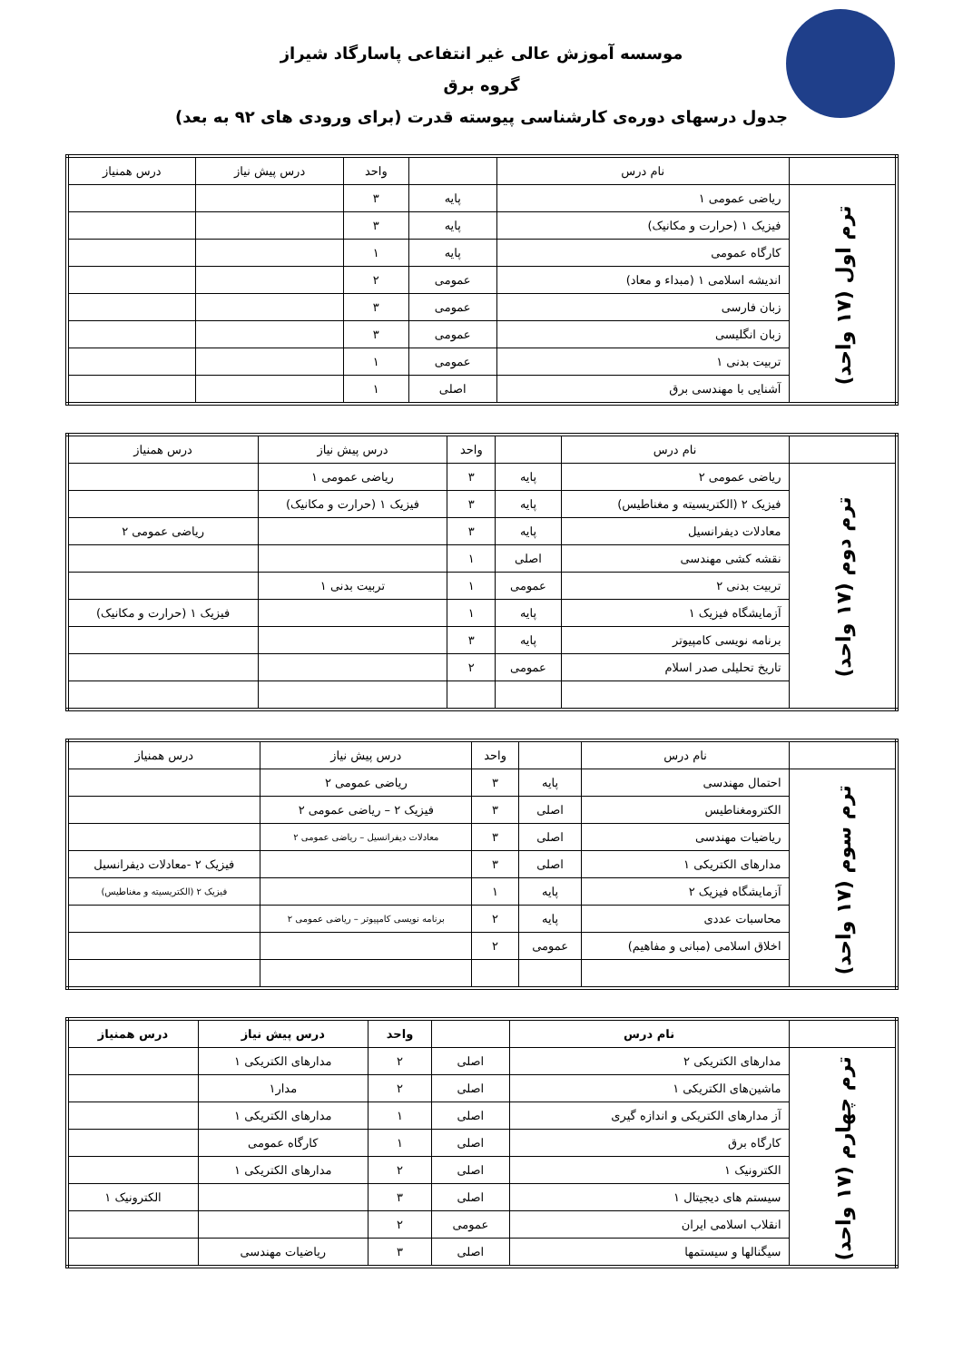موسسه آموزش عالی غیر انتفاعی پاسارگاد شیراز
گروه برق
جدول درسهای دوره‌ی کارشناسی پیوسته قدرت (برای ورودی های ۹۲ به بعد)
| | نام درس | | واحد | درس پیش نیاز | درس همنیاز |
| --- | --- | --- | --- | --- | --- |
| ترم اول (۱۷ واحد) | ریاضی عمومی ۱ | پایه | ۳ | | |
| | فیزیک ۱ (حرارت و مکانیک) | پایه | ۳ | | |
| | کارگاه عمومی | پایه | ۱ | | |
| | اندیشه اسلامی ۱ (مبداء و معاد) | عمومی | ۲ | | |
| | زبان فارسی | عمومی | ۳ | | |
| | زبان انگلیسی | عمومی | ۳ | | |
| | تربیت بدنی ۱ | عمومی | ۱ | | |
| | آشنایی با مهندسی برق | اصلی | ۱ | | |
| | نام درس | | واحد | درس پیش نیاز | درس همنیاز |
| --- | --- | --- | --- | --- | --- |
| ترم دوم (۱۷ واحد) | ریاضی عمومی ۲ | پایه | ۳ | ریاضی عمومی ۱ | |
| | فیزیک ۲ (الکتریسیته و مغناطیس) | پایه | ۳ | فیزیک ۱ (حرارت و مکانیک) | |
| | معادلات دیفرانسیل | پایه | ۳ | | ریاضی عمومی ۲ |
| | نقشه کشی مهندسی | اصلی | ۱ | | |
| | تربیت بدنی ۲ | عمومی | ۱ | تربیت بدنی ۱ | |
| | آزمایشگاه فیزیک ۱ | پایه | ۱ | | فیزیک ۱ (حرارت و مکانیک) |
| | برنامه نویسی کامپیوتر | پایه | ۳ | | |
| | تاریخ تحلیلی صدر اسلام | عمومی | ۲ | | |
| | نام درس | | واحد | درس پیش نیاز | درس همنیاز |
| --- | --- | --- | --- | --- | --- |
| ترم سوم (۱۷ واحد) | احتمال مهندسی | پایه | ۳ | ریاضی عمومی ۲ | |
| | الکترومغناطیس | اصلی | ۳ | فیزیک ۲ – ریاضی عمومی ۲ | |
| | ریاضیات مهندسی | اصلی | ۳ | معادلات دیفرانسیل – ریاضی عمومی ۲ | |
| | مدارهای الکتریکی ۱ | اصلی | ۳ | | فیزیک ۲ -معادلات دیفرانسیل |
| | آزمایشگاه فیزیک ۲ | پایه | ۱ | | فیزیک ۲ (الکتریسیته و مغناطیس) |
| | محاسبات عددی | پایه | ۲ | برنامه نویسی کامپیوتر – ریاضی عمومی ۲ | |
| | اخلاق اسلامی (مبانی و مفاهیم) | عمومی | ۲ | | |
| | نام درس | | واحد | درس پیش نیاز | درس همنیاز |
| --- | --- | --- | --- | --- | --- |
| ترم چهارم (۱۷ واحد) | مدارهای الکتریکی ۲ | اصلی | ۲ | مدارهای الکتریکی ۱ | |
| | ماشین‌های الکتریکی ۱ | اصلی | ۲ | مدار۱ | |
| | آز مدارهای الکتریکی و اندازه گیری | اصلی | ۱ | مدارهای الکتریکی ۱ | |
| | کارگاه برق | اصلی | ۱ | کارگاه عمومی | |
| | الکترونیک ۱ | اصلی | ۲ | مدارهای الکتریکی ۱ | |
| | سیستم های دیجیتال ۱ | اصلی | ۳ | | الکترونیک ۱ |
| | انقلاب اسلامی ایران | عمومی | ۲ | | |
| | سیگنالها و سیستمها | اصلی | ۳ | ریاضیات مهندسی | |